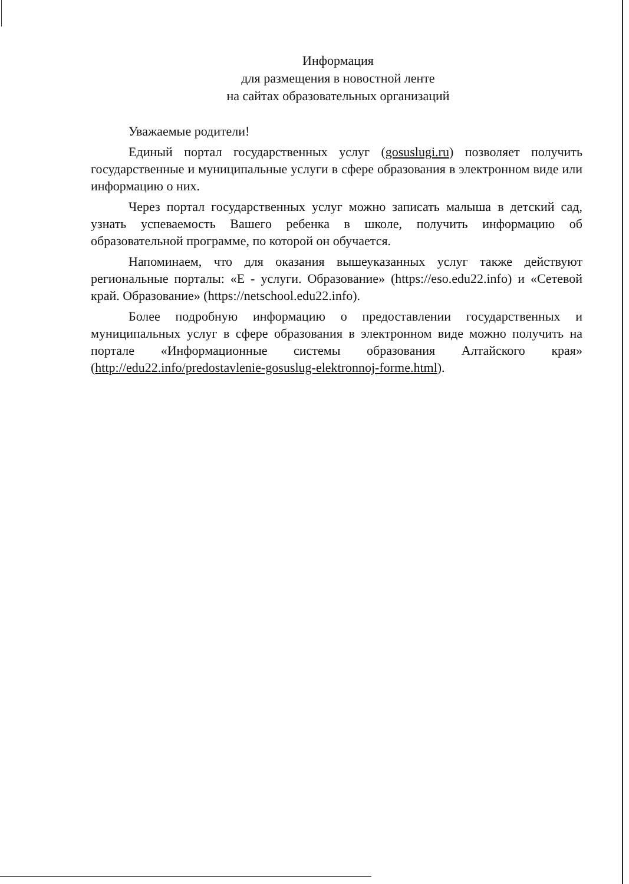Информация
для размещения в новостной ленте
на сайтах образовательных организаций
Уважаемые родители!
Единый портал государственных услуг (gosuslugi.ru) позволяет получить государственные и муниципальные услуги в сфере образования в электронном виде или информацию о них.
Через портал государственных услуг можно записать малыша в детский сад, узнать успеваемость Вашего ребенка в школе, получить информацию об образовательной программе, по которой он обучается.
Напоминаем, что для оказания вышеуказанных услуг также действуют региональные порталы: «Е - услуги. Образование» (https://eso.edu22.info) и «Сетевой край. Образование» (https://netschool.edu22.info).
Более подробную информацию о предоставлении государственных и муниципальных услуг в сфере образования в электронном виде можно получить на портале «Информационные системы образования Алтайского края» (http://edu22.info/predostavlenie-gosuslug-elektronnoj-forme.html).